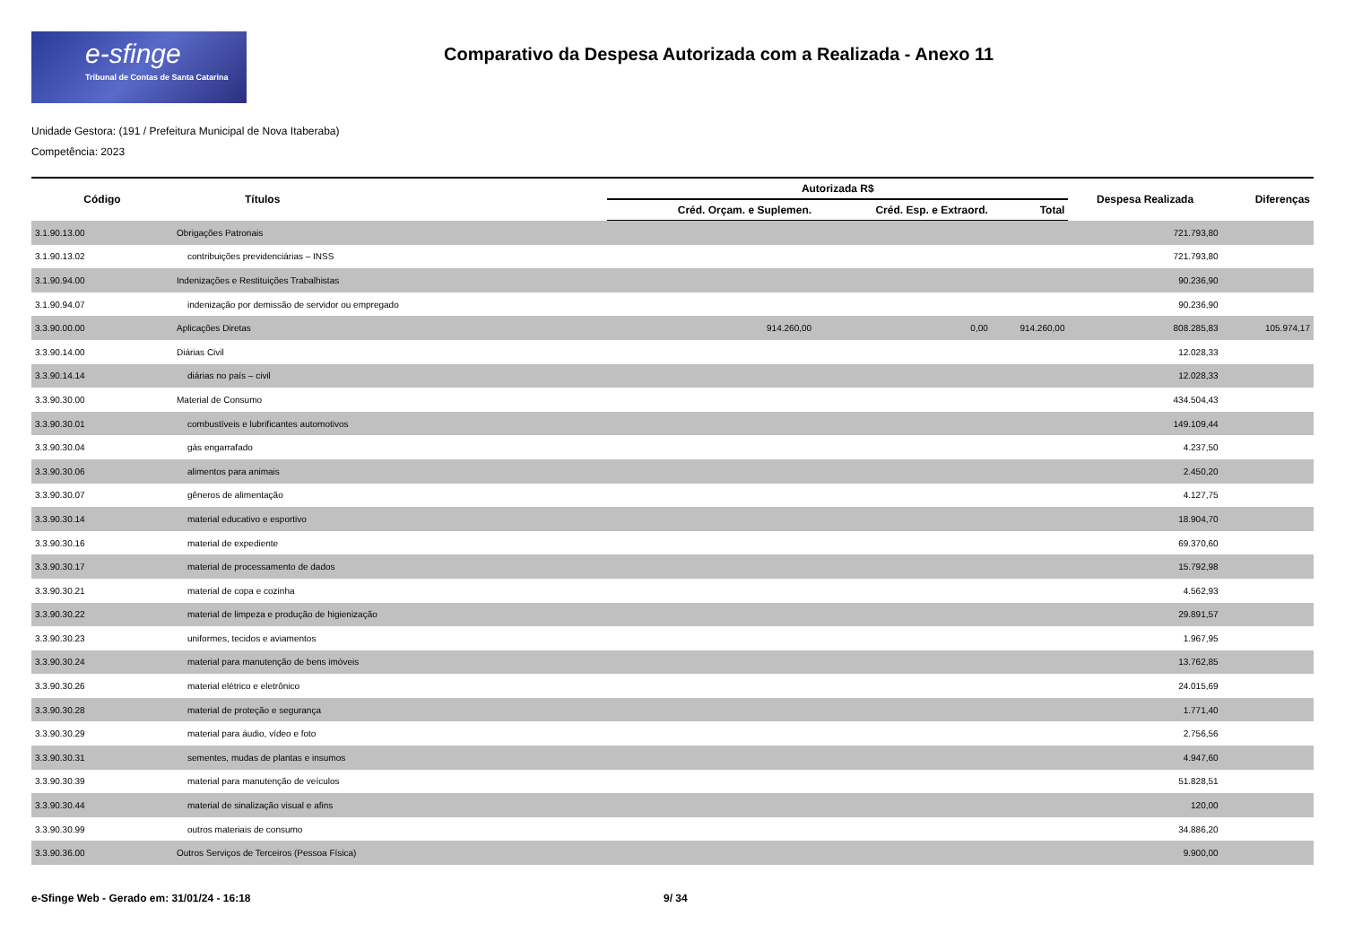e-sfinge
Tribunal de Contas de Santa Catarina
Comparativo da Despesa Autorizada com a Realizada - Anexo 11
Unidade Gestora: (191 / Prefeitura Municipal de Nova Itaberaba)
Competência: 2023
| Código | Títulos | Autorizada R$ | | | Despesa Realizada | Diferenças |
| --- | --- | --- | --- | --- | --- | --- |
| | | Créd. Orçam. e Suplemen. | Créd. Esp. e Extraord. | Total | | |
| 3.1.90.13.00 | Obrigações Patronais | | | | 721.793,80 | |
| 3.1.90.13.02 | contribuições previdenciárias – INSS | | | | 721.793,80 | |
| 3.1.90.94.00 | Indenizações e Restituições Trabalhistas | | | | 90.236,90 | |
| 3.1.90.94.07 | indenização por demissão de servidor ou empregado | | | | 90.236,90 | |
| 3.3.90.00.00 | Aplicações Diretas | 914.260,00 | 0,00 | 914.260,00 | 808.285,83 | 105.974,17 |
| 3.3.90.14.00 | Diárias Civil | | | | 12.028,33 | |
| 3.3.90.14.14 | diárias no país – civil | | | | 12.028,33 | |
| 3.3.90.30.00 | Material de Consumo | | | | 434.504,43 | |
| 3.3.90.30.01 | combustíveis e lubrificantes automotivos | | | | 149.109,44 | |
| 3.3.90.30.04 | gás engarrafado | | | | 4.237,50 | |
| 3.3.90.30.06 | alimentos para animais | | | | 2.450,20 | |
| 3.3.90.30.07 | gêneros de alimentação | | | | 4.127,75 | |
| 3.3.90.30.14 | material educativo e esportivo | | | | 18.904,70 | |
| 3.3.90.30.16 | material de expediente | | | | 69.370,60 | |
| 3.3.90.30.17 | material de processamento de dados | | | | 15.792,98 | |
| 3.3.90.30.21 | material de copa e cozinha | | | | 4.562,93 | |
| 3.3.90.30.22 | material de limpeza e produção de higienização | | | | 29.891,57 | |
| 3.3.90.30.23 | uniformes, tecidos e aviamentos | | | | 1.967,95 | |
| 3.3.90.30.24 | material para manutenção de bens imóveis | | | | 13.762,85 | |
| 3.3.90.30.26 | material elétrico e eletrônico | | | | 24.015,69 | |
| 3.3.90.30.28 | material de proteção e segurança | | | | 1.771,40 | |
| 3.3.90.30.29 | material para áudio, vídeo e foto | | | | 2.756,56 | |
| 3.3.90.30.31 | sementes, mudas de plantas e insumos | | | | 4.947,60 | |
| 3.3.90.30.39 | material para manutenção de veículos | | | | 51.828,51 | |
| 3.3.90.30.44 | material de sinalização visual e afins | | | | 120,00 | |
| 3.3.90.30.99 | outros materiais de consumo | | | | 34.886,20 | |
| 3.3.90.36.00 | Outros Serviços de Terceiros (Pessoa Física) | | | | 9.900,00 | |
e-Sfinge Web - Gerado em: 31/01/24 - 16:18 9/ 34